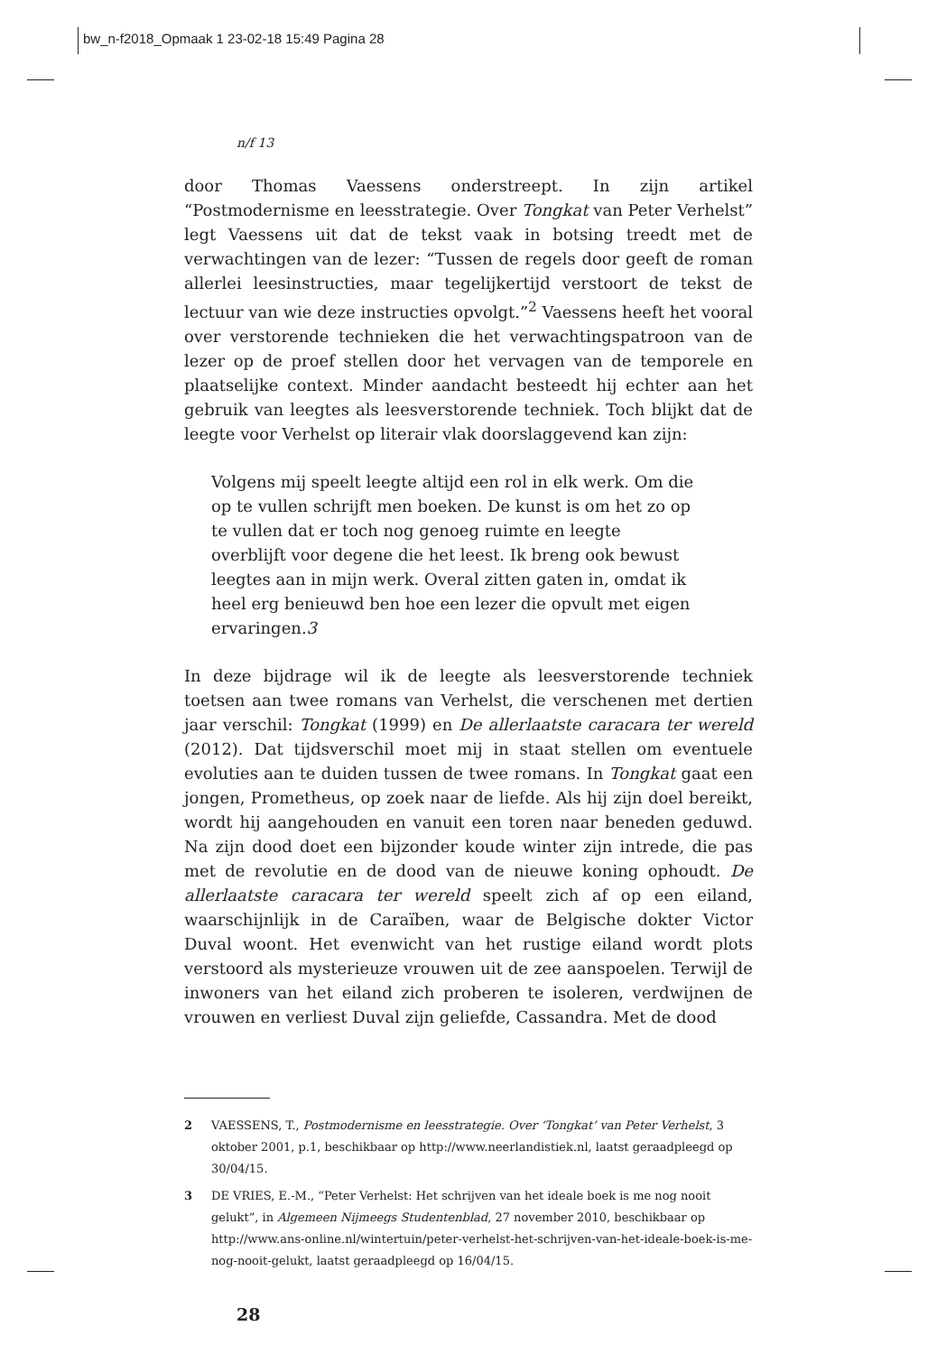bw_n-f2018_Opmaak 1 23-02-18 15:49 Pagina 28
n/f 13
door Thomas Vaessens onderstreept. In zijn artikel “Postmodernisme en leesstrategie. Over Tongkat van Peter Verhelst” legt Vaessens uit dat de tekst vaak in botsing treedt met de verwachtingen van de lezer: “Tussen de regels door geeft de roman allerlei leesinstructies, maar tegelijkertijd verstoort de tekst de lectuur van wie deze instructies opvolgt.”<sup>2</sup> Vaessens heeft het vooral over verstorende technieken die het verwachtingspatroon van de lezer op de proef stellen door het vervagen van de temporele en plaatselijke context. Minder aandacht besteedt hij echter aan het gebruik van leegtes als leesverstorende techniek. Toch blijkt dat de leegte voor Verhelst op literair vlak doorslaggevend kan zijn:
Volgens mij speelt leegte altijd een rol in elk werk. Om die op te vullen schrijft men boeken. De kunst is om het zo op te vullen dat er toch nog genoeg ruimte en leegte overblijft voor degene die het leest. Ik breng ook bewust leegtes aan in mijn werk. Overal zitten gaten in, omdat ik heel erg benieuwd ben hoe een lezer die opvult met eigen ervaringen.3
In deze bijdrage wil ik de leegte als leesverstorende techniek toetsen aan twee romans van Verhelst, die verschenen met dertien jaar verschil: Tongkat (1999) en De allerlaatste caracara ter wereld (2012). Dat tijdsverschil moet mij in staat stellen om eventuele evoluties aan te duiden tussen de twee romans. In Tongkat gaat een jongen, Prometheus, op zoek naar de liefde. Als hij zijn doel bereikt, wordt hij aangehouden en vanuit een toren naar beneden geduwd. Na zijn dood doet een bijzonder koude winter zijn intrede, die pas met de revolutie en de dood van de nieuwe koning ophoudt. De allerlaatste caracara ter wereld speelt zich af op een eiland, waarschijnlijk in de Caraïben, waar de Belgische dokter Victor Duval woont. Het evenwicht van het rustige eiland wordt plots verstoord als mysterieuze vrouwen uit de zee aanspoelen. Terwijl de inwoners van het eiland zich proberen te isoleren, verdwijnen de vrouwen en verliest Duval zijn geliefde, Cassandra. Met de dood
2 VAESSENS, T., Postmodernisme en leesstrategie. Over ‘Tongkat’ van Peter Verhelst, 3 oktober 2001, p.1, beschikbaar op http://www.neerlandistiek.nl, laatst geraadpleegd op 30/04/15.
3 DE VRIES, E.-M., “Peter Verhelst: Het schrijven van het ideale boek is me nog nooit gelukt”, in Algemeen Nijmeegs Studentenblad, 27 november 2010, beschikbaar op http://www.ans-online.nl/wintertuin/peter-verhelst-het-schrijven-van-het-ideale-boek-is-me-nog-nooit-gelukt, laatst geraadpleegd op 16/04/15.
28